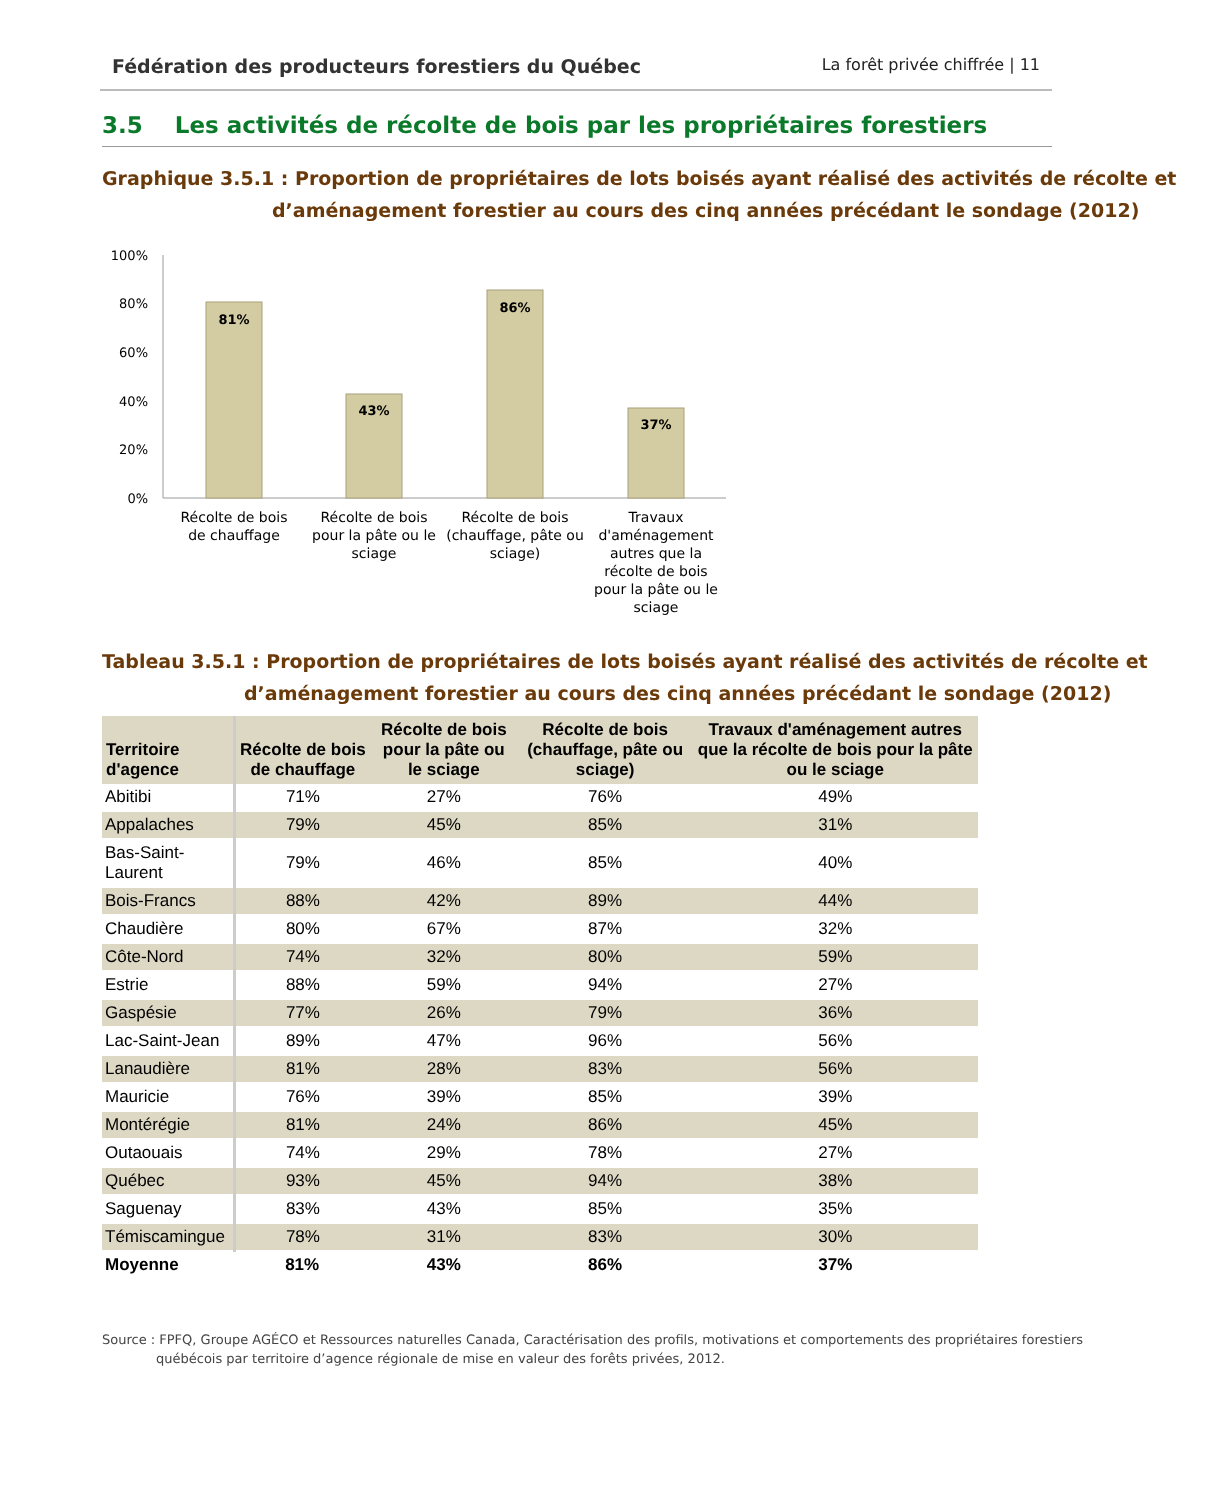Fédération des producteurs forestiers du Québec La forêt privée chiffrée | 11
3.5 Les activités de récolte de bois par les propriétaires forestiers
Graphique 3.5.1 : Proportion de propriétaires de lots boisés ayant réalisé des activités de récolte et d’aménagement forestier au cours des cinq années précédant le sondage (2012)
100%
80%
60%
40%
20%
0%
81%
43%
86%
37%
Récolte de bois
de chauffage
Récolte de bois
pour la pâte ou le
sciage
Récolte de bois
(chauffage, pâte ou
sciage)
Travaux
d'aménagement
autres que la
récolte de bois
pour la pâte ou le
sciage
Tableau 3.5.1 : Proportion de propriétaires de lots boisés ayant réalisé des activités de récolte et d’aménagement forestier au cours des cinq années précédant le sondage (2012)
| Territoire d'agence | Récolte de bois de chauffage | Récolte de bois pour la pâte ou le sciage | Récolte de bois (chauffage, pâte ou sciage) | Travaux d'aménagement autres que la récolte de bois pour la pâte ou le sciage |
| --- | --- | --- | --- | --- |
| Abitibi | 71% | 27% | 76% | 49% |
| Appalaches | 79% | 45% | 85% | 31% |
| Bas-Saint-Laurent | 79% | 46% | 85% | 40% |
| Bois-Francs | 88% | 42% | 89% | 44% |
| Chaudière | 80% | 67% | 87% | 32% |
| Côte-Nord | 74% | 32% | 80% | 59% |
| Estrie | 88% | 59% | 94% | 27% |
| Gaspésie | 77% | 26% | 79% | 36% |
| Lac-Saint-Jean | 89% | 47% | 96% | 56% |
| Lanaudière | 81% | 28% | 83% | 56% |
| Mauricie | 76% | 39% | 85% | 39% |
| Montérégie | 81% | 24% | 86% | 45% |
| Outaouais | 74% | 29% | 78% | 27% |
| Québec | 93% | 45% | 94% | 38% |
| Saguenay | 83% | 43% | 85% | 35% |
| Témiscamingue | 78% | 31% | 83% | 30% |
| Moyenne | 81% | 43% | 86% | 37% |
Source : FPFQ, Groupe AGÉCO et Ressources naturelles Canada, Caractérisation des profils, motivations et comportements des propriétaires forestiers québécois par territoire d’agence régionale de mise en valeur des forêts privées, 2012.